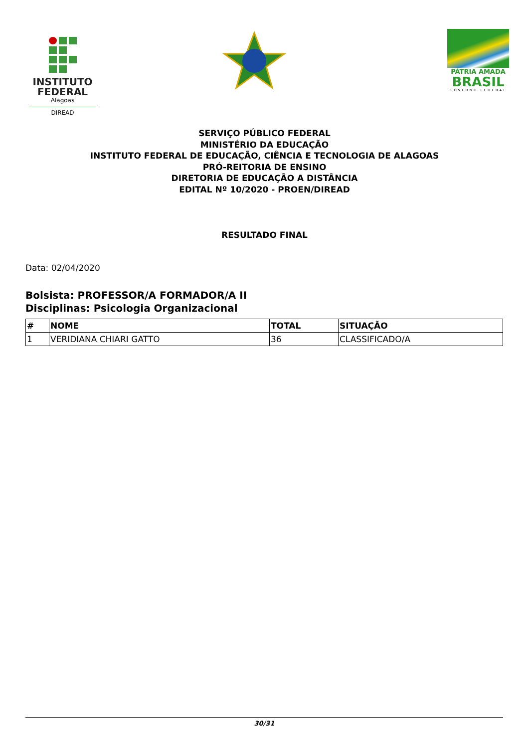INSTITUTO
FEDERAL
Alagoas
DIREAD
PÁTRIA AMADA
BRASIL
GOVERNO FEDERAL
SERVIÇO PÚBLICO FEDERAL
MINISTÉRIO DA EDUCAÇÃO
INSTITUTO FEDERAL DE EDUCAÇÃO, CIÊNCIA E TECNOLOGIA DE ALAGOAS
PRÓ-REITORIA DE ENSINO
DIRETORIA DE EDUCAÇÃO A DISTÂNCIA
EDITAL Nº 10/2020 - PROEN/DIREAD
RESULTADO FINAL
Data: 02/04/2020
Bolsista: PROFESSOR/A FORMADOR/A II
Disciplinas: Psicologia Organizacional
| # | NOME | TOTAL | SITUAÇÃO |
| --- | --- | --- | --- |
| 1 | VERIDIANA CHIARI GATTO | 36 | CLASSIFICADO/A |
30/31